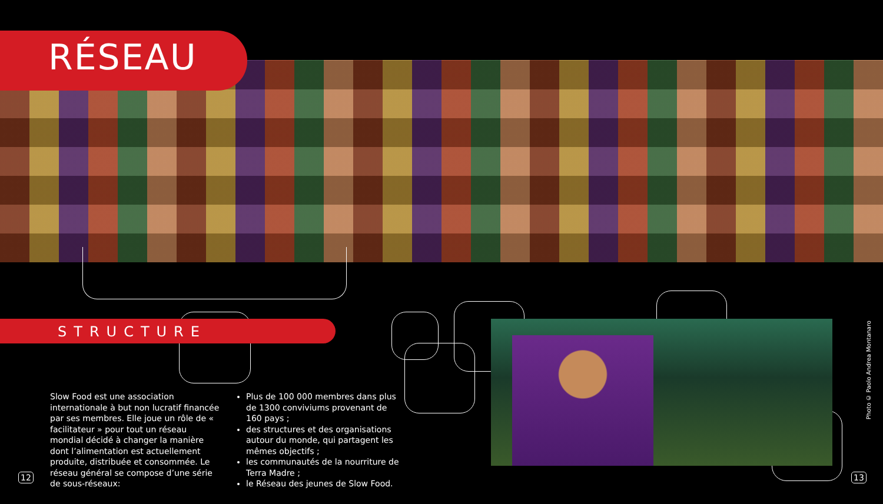RÉSEAU
STRUCTURE
Photo © Paolo Andrea Montanaro
Slow Food est une association internationale à but non lucratif financée par ses membres. Elle joue un rôle de « facilitateur » pour tout un réseau mondial décidé à changer la manière dont l’alimentation est actuellement produite, distribuée et consommée. Le réseau général se compose d’une série de sous-réseaux:
Plus de 100 000 membres dans plus de 1300 conviviums provenant de 160 pays ;
des structures et des organisations autour du monde, qui partagent les mêmes objectifs ;
les communautés de la nourriture de Terra Madre ;
le Réseau des jeunes de Slow Food.
12 13